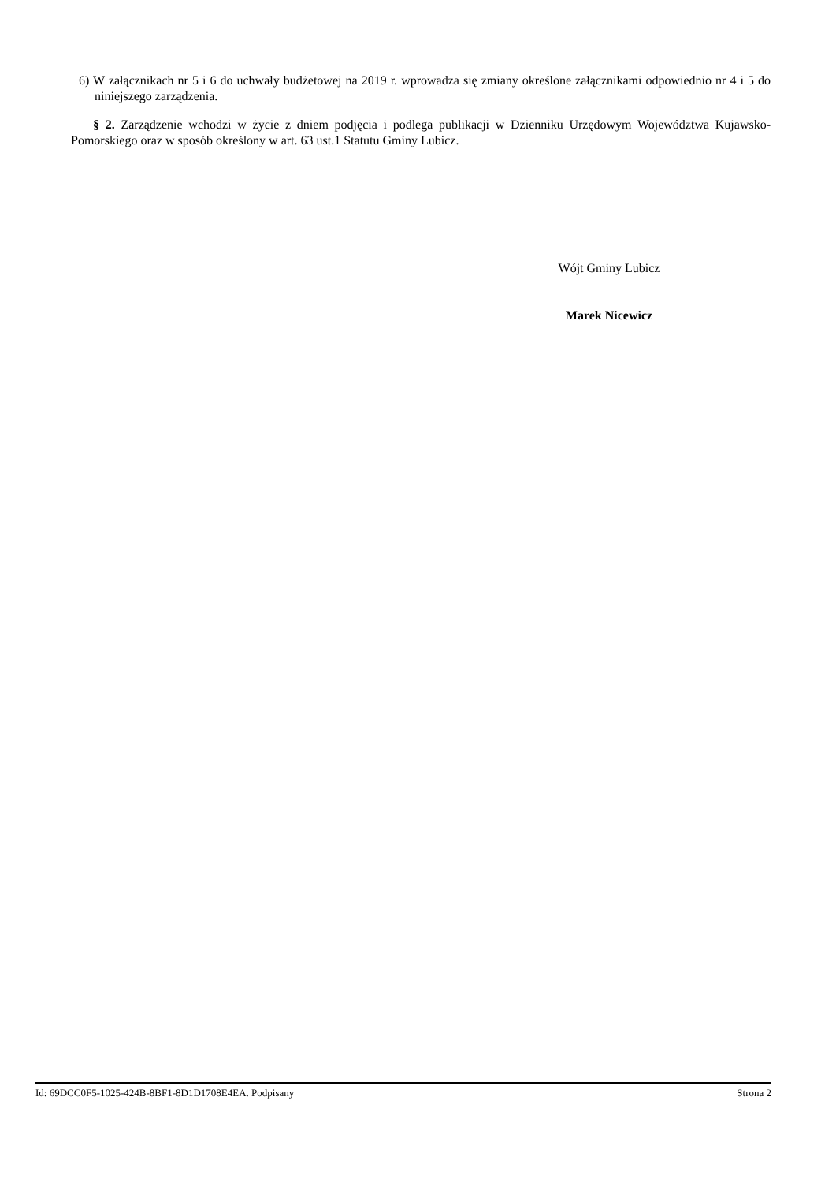6) W załącznikach nr 5 i 6 do uchwały budżetowej na 2019 r. wprowadza się zmiany określone załącznikami odpowiednio nr 4 i 5 do niniejszego zarządzenia.
§ 2. Zarządzenie wchodzi w życie z dniem podjęcia i podlega publikacji w Dzienniku Urzędowym Województwa Kujawsko-Pomorskiego oraz w sposób określony w art. 63 ust.1 Statutu Gminy Lubicz.
Wójt Gminy Lubicz
Marek Nicewicz
Id: 69DCC0F5-1025-424B-8BF1-8D1D1708E4EA. Podpisany Strona 2